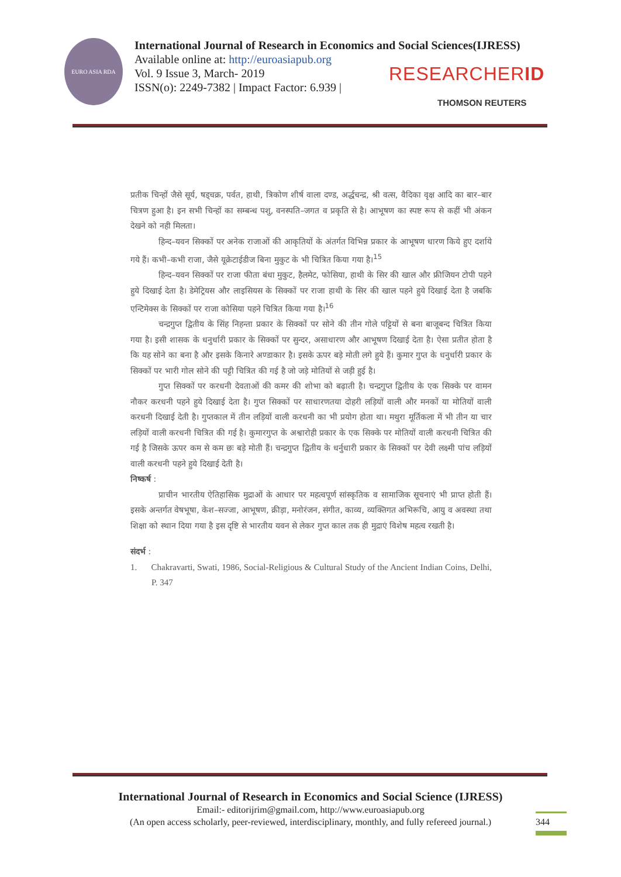EURO ASIA RDA
International Journal of Research in Economics and Social Sciences(IJRESS)
Available online at: http://euroasiapub.org
Vol. 9 Issue 3, March- 2019
ISSN(o): 2249-7382 | Impact Factor: 6.939 |
RESEARCHERID
THOMSON REUTERS
प्रतीक चिन्हों जैसे सूर्य, षड्चक्र, पर्वत, हाथी, त्रिकोण शीर्ष वाला दण्ड, अर्द्धचन्द्र, श्री वत्स, वैदिका वृक्ष आदि का बार–बार चित्रण हुआ है। इन सभी चिन्हों का सम्बन्ध पशु, वनस्पति–जगत व प्रकृति से है। आभूषण का स्पष्ट रूप से कहीं भी अंकन देखने को नही मिलता।
हिन्द–यवन सिक्कों पर अनेक राजाओं की आकृतियों के अंतर्गत विभिन्न प्रकार के आभूषण धारण किये हुए दर्शाये गये हैं। कभी–कभी राजा, जैसे यूक्रेटाईडीज बिना मुकुट के भी चित्रित किया गया है।<sup>15</sup>
हिन्द–यवन सिक्कों पर राजा फीता बंधा मुकुट, हैलमेट, फोसिया, हाथी के सिर की खाल और फ्रीजियन टोपी पहने हुये दिखाई देता है। डेमेट्रियस और लाइसियस के सिक्कों पर राजा हाथी के सिर की खाल पहने हुये दिखाई देता है जबकि एन्टिमेक्स के सिक्कों पर राजा कोसिया पहने चित्रित किया गया है।<sup>16</sup>
चन्द्रगुप्त द्वितीय के सिंह निहन्ता प्रकार के सिक्कों पर सोने की तीन गोले पट्टियों से बना बाजूबन्द चित्रित किया गया है। इसी शासक के धनुर्धारी प्रकार के सिक्कों पर सुन्दर, असाधारण और आभूषण दिखाई देता है। ऐसा प्रतीत होता है कि यह सोने का बना है और इसके किनारे अण्डाकार है। इसके ऊपर बड़े मोती लगे हुये हैं। कुमार गुप्त के धनुर्धारी प्रकार के सिक्कों पर भारी गोल सोने की पट्टी चित्रित की गई है जो जड़े मोतियों से जड़ी हुई है।
गुप्त सिक्कों पर करधनी देवताओं की कमर की शोभा को बढ़ाती है। चन्द्रगुप्त द्वितीय के एक सिक्के पर वामन नौकर करधनी पहने हुये दिखाई देता है। गुप्त सिक्कों पर साधारणतया दोहरी लड़ियों वाली और मनकों या मोतियों वाली करधनी दिखाई देती है। गुप्तकाल में तीन लड़ियों वाली करधनी का भी प्रयोग होता था। मथुरा मूर्तिकला में भी तीन या चार लड़ियों वाली करधनी चित्रित की गई है। कुमारगुप्त के अश्वारोही प्रकार के एक सिक्के पर मोतियों वाली करधनी चित्रित की गई है जिसके ऊपर कम से कम छः बड़े मोती हैं। चन्द्रगुप्त द्वितीय के धर्नुधारी प्रकार के सिक्कों पर देवी लक्ष्मी पांच लड़ियों वाली करधनी पहने हुये दिखाई देती है।
निष्कर्ष :
प्राचीन भारतीय ऐतिहासिक मुद्राओं के आधार पर महत्वपूर्ण सांस्कृतिक व सामाजिक सूचनाएं भी प्राप्त होती हैं। इसके अन्तर्गत वेषभूषा, केश–सज्जा, आभूषण, क्रीड़ा, मनोरंजन, संगीत, काव्य, व्यक्तिगत अभिरूचि, आयु व अवस्था तथा शिक्षा को स्थान दिया गया है इस दृष्टि से भारतीय यवन से लेकर गुप्त काल तक ही मुद्राएं विशेष महत्व रखती है।
संदर्भ :
1. Chakravarti, Swati, 1986, Social-Religious & Cultural Study of the Ancient Indian Coins, Delhi, P. 347
International Journal of Research in Economics and Social Science (IJRESS)
Email:- editorijrim@gmail.com, http://www.euroasiapub.org
(An open access scholarly, peer-reviewed, interdisciplinary, monthly, and fully refereed journal.)
344